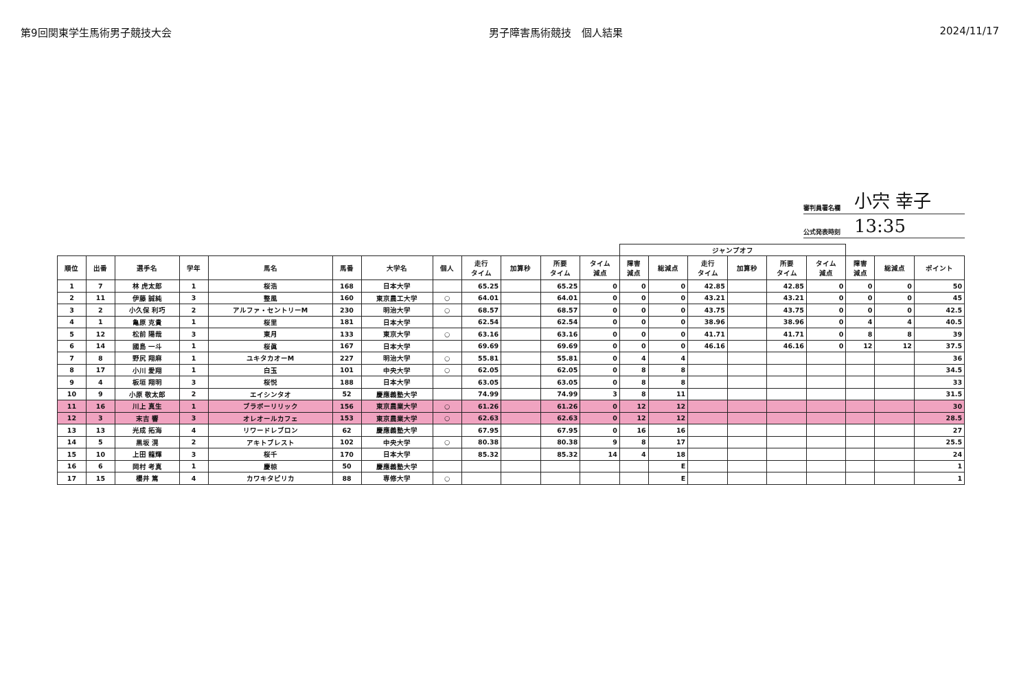第9回関東学生馬術男子競技大会 男子障害馬術競技　個人結果 2024/11/17
審判員署名欄 小宍 幸子
公式発表時刻 13:35
| | | | | | | | | | | | | ジャンプオフ | | | | | | | | |
| 順位 | 出番 | 選手名 | 学年 | 馬名 | 馬番 | 大学名 | 個人 | 走行 タイム | 加算秒 | 所要 タイム | タイム 減点 | 障害 減点 | 総減点 | 走行 タイム | 加算秒 | 所要 タイム | タイム 減点 | 障害 減点 | 総減点 | ポイント |
| 1 | 7 | 林 虎太郎 | 1 | 桜浩 | 168 | 日本大学 | | 65.25 | | 65.25 | 0 | 0 | 0 | 42.85 | | 42.85 | 0 | 0 | 0 | 50 |
| 2 | 11 | 伊藤 誠純 | 3 | 整風 | 160 | 東京農工大学 | ○ | 64.01 | | 64.01 | 0 | 0 | 0 | 43.21 | | 43.21 | 0 | 0 | 0 | 45 |
| 3 | 2 | 小久保 利巧 | 2 | アルファ・セントリーM | 230 | 明治大学 | ○ | 68.57 | | 68.57 | 0 | 0 | 0 | 43.75 | | 43.75 | 0 | 0 | 0 | 42.5 |
| 4 | 1 | 亀原 克貴 | 1 | 桜里 | 181 | 日本大学 | | 62.54 | | 62.54 | 0 | 0 | 0 | 38.96 | | 38.96 | 0 | 4 | 4 | 40.5 |
| 5 | 12 | 松前 陽哉 | 3 | 東月 | 133 | 東京大学 | ○ | 63.16 | | 63.16 | 0 | 0 | 0 | 41.71 | | 41.71 | 0 | 8 | 8 | 39 |
| 6 | 14 | 國島 一斗 | 1 | 桜眞 | 167 | 日本大学 | | 69.69 | | 69.69 | 0 | 0 | 0 | 46.16 | | 46.16 | 0 | 12 | 12 | 37.5 |
| 7 | 8 | 野尻 翔麻 | 1 | ユキタカオーM | 227 | 明治大学 | ○ | 55.81 | | 55.81 | 0 | 4 | 4 | | | | | | | 36 |
| 8 | 17 | 小川 愛翔 | 1 | 白玉 | 101 | 中央大学 | ○ | 62.05 | | 62.05 | 0 | 8 | 8 | | | | | | | 34.5 |
| 9 | 4 | 板垣 翔明 | 3 | 桜悦 | 188 | 日本大学 | | 63.05 | | 63.05 | 0 | 8 | 8 | | | | | | | 33 |
| 10 | 9 | 小原 敬太郎 | 2 | エイシンタオ | 52 | 慶應義塾大学 | | 74.99 | | 74.99 | 3 | 8 | 11 | | | | | | | 31.5 |
| 11 | 16 | 川上 真生 | 1 | ブラボーリリック | 156 | 東京農業大学 | ○ | 61.26 | | 61.26 | 0 | 12 | 12 | | | | | | | 30 |
| 12 | 3 | 末吉 響 | 3 | オレオールカフェ | 153 | 東京農業大学 | ○ | 62.63 | | 62.63 | 0 | 12 | 12 | | | | | | | 28.5 |
| 13 | 13 | 光成 拓海 | 4 | リワードレブロン | 62 | 慶應義塾大学 | | 67.95 | | 67.95 | 0 | 16 | 16 | | | | | | | 27 |
| 14 | 5 | 黒坂 滉 | 2 | アキトブレスト | 102 | 中央大学 | ○ | 80.38 | | 80.38 | 9 | 8 | 17 | | | | | | | 25.5 |
| 15 | 10 | 上田 龍輝 | 3 | 桜千 | 170 | 日本大学 | | 85.32 | | 85.32 | 14 | 4 | 18 | | | | | | | 24 |
| 16 | 6 | 岡村 考真 | 1 | 慶椋 | 50 | 慶應義塾大学 | | | | | | | E | | | | | | | 1 |
| 17 | 15 | 櫻井 篤 | 4 | カワキタピリカ | 88 | 専修大学 | ○ | | | | | | E | | | | | | | 1 |